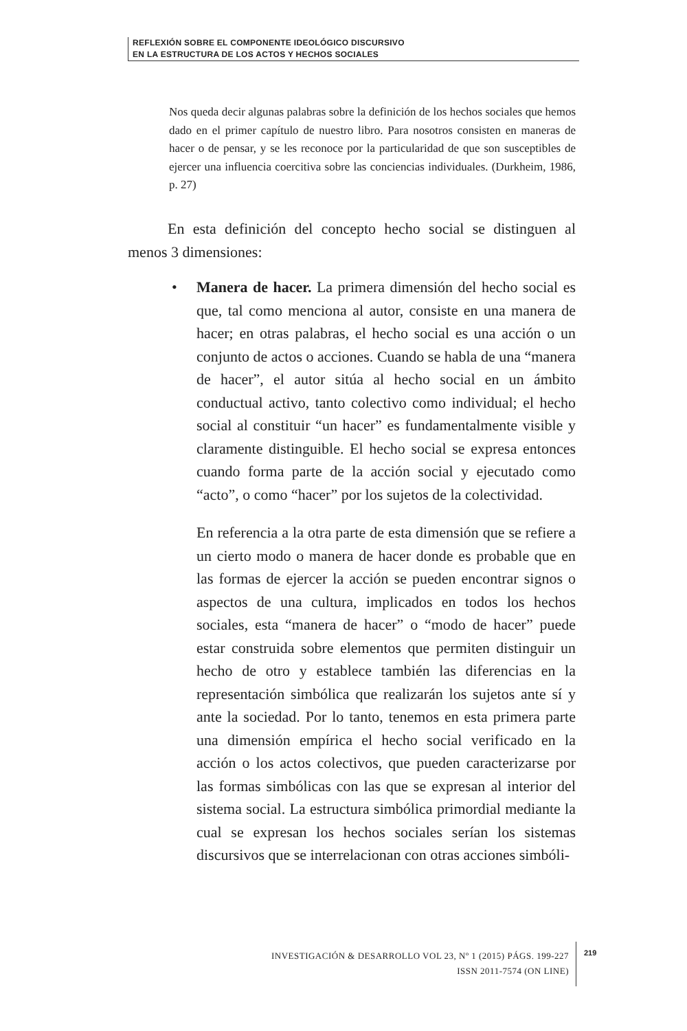REFLEXIÓN SOBRE EL COMPONENTE IDEOLÓGICO DISCURSIVO
EN LA ESTRUCTURA DE LOS ACTOS Y HECHOS SOCIALES
Nos queda decir algunas palabras sobre la definición de los hechos sociales que hemos dado en el primer capítulo de nuestro libro. Para nosotros consisten en maneras de hacer o de pensar, y se les reconoce por la particularidad de que son susceptibles de ejercer una influencia coercitiva sobre las conciencias individuales. (Durkheim, 1986, p. 27)
En esta definición del concepto hecho social se distinguen al menos 3 dimensiones:
• Manera de hacer. La primera dimensión del hecho social es que, tal como menciona al autor, consiste en una manera de hacer; en otras palabras, el hecho social es una acción o un conjunto de actos o acciones. Cuando se habla de una “manera de hacer”, el autor sitúa al hecho social en un ámbito conductual activo, tanto colectivo como individual; el hecho social al constituir “un hacer” es fundamentalmente visible y claramente distinguible. El hecho social se expresa entonces cuando forma parte de la acción social y ejecutado como “acto”, o como “hacer” por los sujetos de la colectividad.
En referencia a la otra parte de esta dimensión que se refiere a un cierto modo o manera de hacer donde es probable que en las formas de ejercer la acción se pueden encontrar signos o aspectos de una cultura, implicados en todos los hechos sociales, esta “manera de hacer” o “modo de hacer” puede estar construida sobre elementos que permiten distinguir un hecho de otro y establece también las diferencias en la representación simbólica que realizarán los sujetos ante sí y ante la sociedad. Por lo tanto, tenemos en esta primera parte una dimensión empírica el hecho social verificado en la acción o los actos colectivos, que pueden caracterizarse por las formas simbólicas con las que se expresan al interior del sistema social. La estructura simbólica primordial mediante la cual se expresan los hechos sociales serían los sistemas discursivos que se interrelacionan con otras acciones simbóli-
INVESTIGACIÓN & DESARROLLO VOL 23, Nº 1 (2015) PÁGS. 199-227
ISSN 2011-7574 (ON LINE)
219